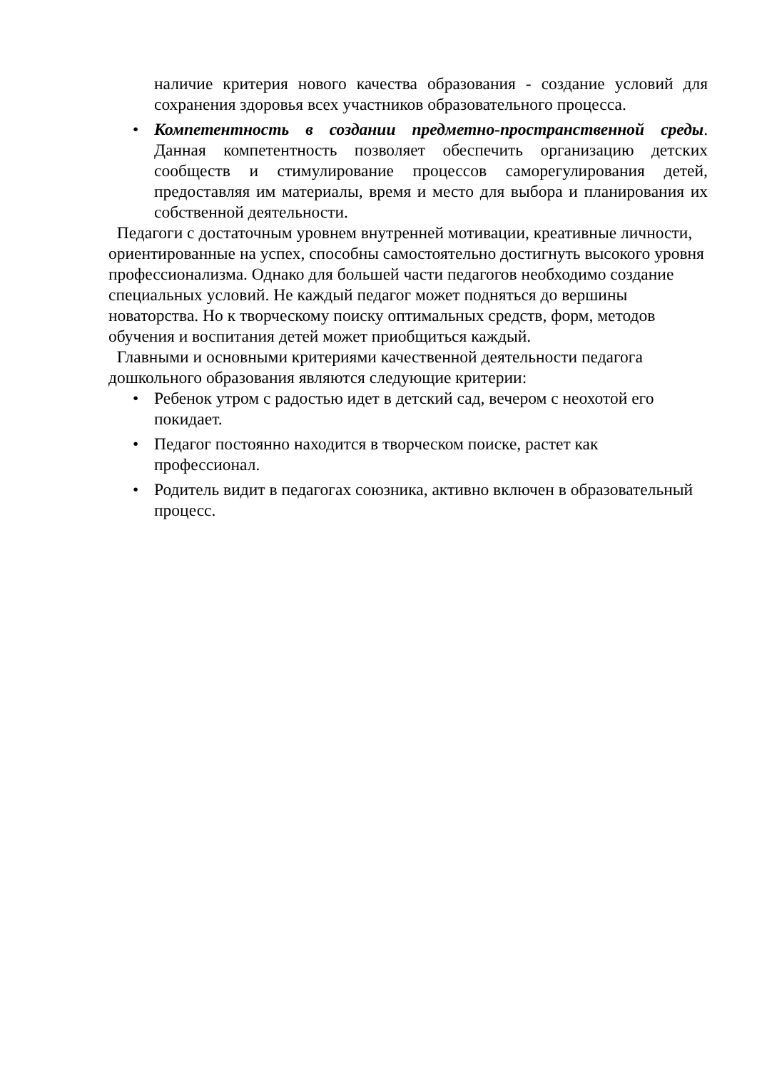наличие критерия нового качества образования - создание условий для сохранения здоровья всех участников образовательного процесса.
• Компетентность в создании предметно-пространственной среды. Данная компетентность позволяет обеспечить организацию детских сообществ и стимулирование процессов саморегулирования детей, предоставляя им материалы, время и место для выбора и планирования их собственной деятельности.
Педагоги с достаточным уровнем внутренней мотивации, креативные личности, ориентированные на успех, способны самостоятельно достигнуть высокого уровня профессионализма. Однако для большей части педагогов необходимо создание специальных условий. Не каждый педагог может подняться до вершины новаторства. Но к творческому поиску оптимальных средств, форм, методов обучения и воспитания детей может приобщиться каждый.
Главными и основными критериями качественной деятельности педагога дошкольного образования являются следующие критерии:
• Ребенок утром с радостью идет в детский сад, вечером с неохотой его покидает.
• Педагог постоянно находится в творческом поиске, растет как профессионал.
• Родитель видит в педагогах союзника, активно включен в образовательный процесс.